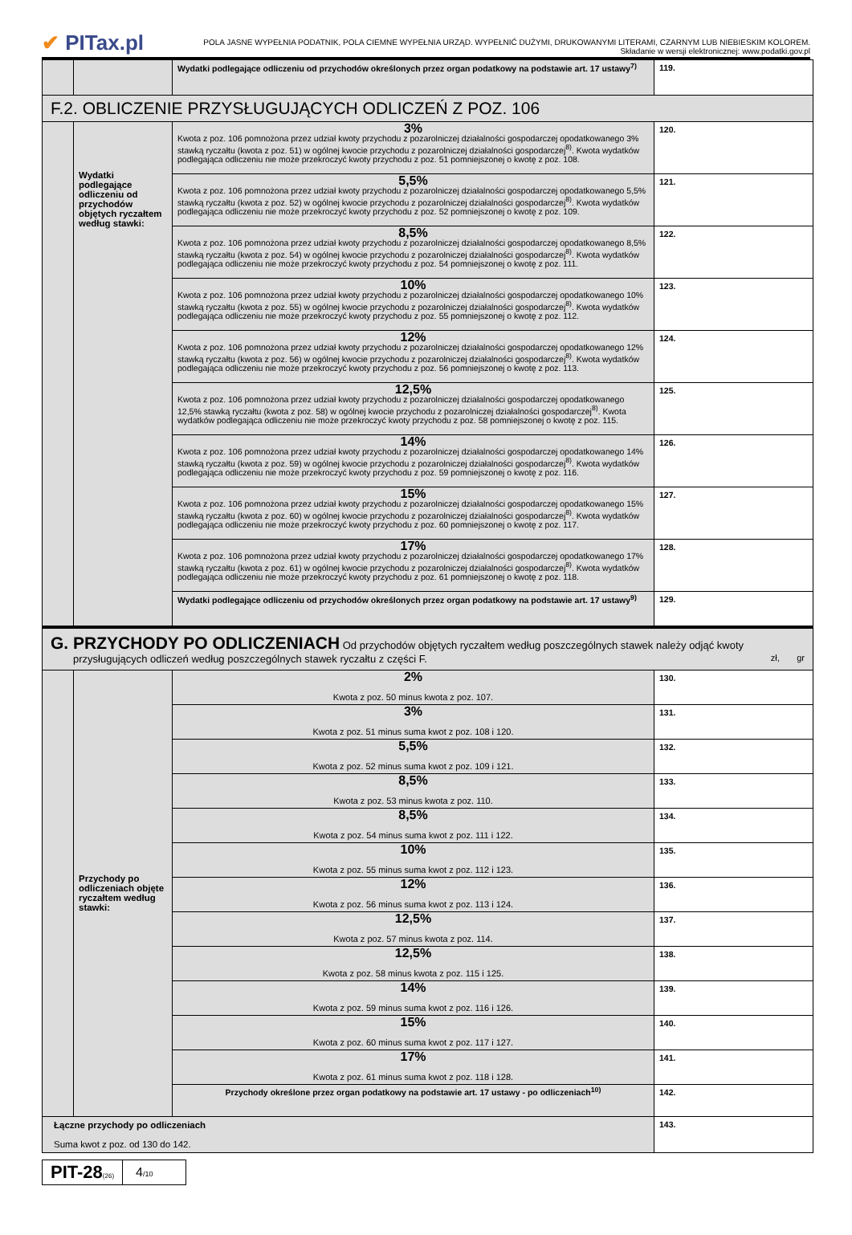✔ PITax.pl
POLA JASNE WYPEŁNIA PODATNIK, POLA CIEMNE WYPEŁNIA URZĄD. WYPEŁNIĆ DUŻYMI, DRUKOWANYMI LITERAMI, CZARNYM LUB NIEBIESKIM KOLOREM.
Składanie w wersji elektronicznej: www.podatki.gov.pl
| | | Wydatki podlegające odliczeniu od przychodów określonych przez organ podatkowy na podstawie art. 17 ustawy<sup>7)</sup> | 119. |
| F.2. OBLICZENIE PRZYSŁUGUJĄCYCH ODLICZEŃ Z POZ. 106 | | | |
| | Wydatki podlegające odliczeniu od przychodów objętych ryczałtem według stawki: | 3% Kwota z poz. 106 pomnożona przez udział kwoty przychodu z pozarolniczej działalności gospodarczej opodatkowanego 3% stawką ryczałtu (kwota z poz. 51) w ogólnej kwocie przychodu z pozarolniczej działalności gospodarczej<sup>8)</sup>. Kwota wydatków podlegająca odliczeniu nie może przekroczyć kwoty przychodu z poz. 51 pomniejszonej o kwotę z poz. 108. | 120. |
| | | 5,5% Kwota z poz. 106 pomnożona przez udział kwoty przychodu z pozarolniczej działalności gospodarczej opodatkowanego 5,5% stawką ryczałtu (kwota z poz. 52) w ogólnej kwocie przychodu z pozarolniczej działalności gospodarczej<sup>8)</sup>. Kwota wydatków podlegająca odliczeniu nie może przekroczyć kwoty przychodu z poz. 52 pomniejszonej o kwotę z poz. 109. | 121. |
| | | 8,5% Kwota z poz. 106 pomnożona przez udział kwoty przychodu z pozarolniczej działalności gospodarczej opodatkowanego 8,5% stawką ryczałtu (kwota z poz. 54) w ogólnej kwocie przychodu z pozarolniczej działalności gospodarczej<sup>8)</sup>. Kwota wydatków podlegająca odliczeniu nie może przekroczyć kwoty przychodu z poz. 54 pomniejszonej o kwotę z poz. 111. | 122. |
| | | 10% Kwota z poz. 106 pomnożona przez udział kwoty przychodu z pozarolniczej działalności gospodarczej opodatkowanego 10% stawką ryczałtu (kwota z poz. 55) w ogólnej kwocie przychodu z pozarolniczej działalności gospodarczej<sup>8)</sup>. Kwota wydatków podlegająca odliczeniu nie może przekroczyć kwoty przychodu z poz. 55 pomniejszonej o kwotę z poz. 112. | 123. |
| | | 12% Kwota z poz. 106 pomnożona przez udział kwoty przychodu z pozarolniczej działalności gospodarczej opodatkowanego 12% stawką ryczałtu (kwota z poz. 56) w ogólnej kwocie przychodu z pozarolniczej działalności gospodarczej<sup>8)</sup>. Kwota wydatków podlegająca odliczeniu nie może przekroczyć kwoty przychodu z poz. 56 pomniejszonej o kwotę z poz. 113. | 124. |
| | | 12,5% Kwota z poz. 106 pomnożona przez udział kwoty przychodu z pozarolniczej działalności gospodarczej opodatkowanego 12,5% stawką ryczałtu (kwota z poz. 58) w ogólnej kwocie przychodu z pozarolniczej działalności gospodarczej<sup>8)</sup>. Kwota wydatków podlegająca odliczeniu nie może przekroczyć kwoty przychodu z poz. 58 pomniejszonej o kwotę z poz. 115. | 125. |
| | | 14% Kwota z poz. 106 pomnożona przez udział kwoty przychodu z pozarolniczej działalności gospodarczej opodatkowanego 14% stawką ryczałtu (kwota z poz. 59) w ogólnej kwocie przychodu z pozarolniczej działalności gospodarczej<sup>8)</sup>. Kwota wydatków podlegająca odliczeniu nie może przekroczyć kwoty przychodu z poz. 59 pomniejszonej o kwotę z poz. 116. | 126. |
| | | 15% Kwota z poz. 106 pomnożona przez udział kwoty przychodu z pozarolniczej działalności gospodarczej opodatkowanego 15% stawką ryczałtu (kwota z poz. 60) w ogólnej kwocie przychodu z pozarolniczej działalności gospodarczej<sup>8)</sup>. Kwota wydatków podlegająca odliczeniu nie może przekroczyć kwoty przychodu z poz. 60 pomniejszonej o kwotę z poz. 117. | 127. |
| | | 17% Kwota z poz. 106 pomnożona przez udział kwoty przychodu z pozarolniczej działalności gospodarczej opodatkowanego 17% stawką ryczałtu (kwota z poz. 61) w ogólnej kwocie przychodu z pozarolniczej działalności gospodarczej<sup>8)</sup>. Kwota wydatków podlegająca odliczeniu nie może przekroczyć kwoty przychodu z poz. 61 pomniejszonej o kwotę z poz. 118. | 128. |
| | | Wydatki podlegające odliczeniu od przychodów określonych przez organ podatkowy na podstawie art. 17 ustawy<sup>9)</sup> | 129. |
| G. PRZYCHODY PO ODLICZENIACH Od przychodów objętych ryczałtem według poszczególnych stawek należy odjąć kwoty przysługujących odliczeń według poszczególnych stawek ryczałtu z części F. zł, gr | | | |
| | Przychody po odliczeniach objęte ryczałtem według stawki: | 2% Kwota z poz. 50 minus kwota z poz. 107. | 130. |
| | | 3% Kwota z poz. 51 minus suma kwot z poz. 108 i 120. | 131. |
| | | 5,5% Kwota z poz. 52 minus suma kwot z poz. 109 i 121. | 132. |
| | | 8,5% Kwota z poz. 53 minus kwota z poz. 110. | 133. |
| | | 8,5% Kwota z poz. 54 minus suma kwot z poz. 111 i 122. | 134. |
| | | 10% Kwota z poz. 55 minus suma kwot z poz. 112 i 123. | 135. |
| | | 12% Kwota z poz. 56 minus suma kwot z poz. 113 i 124. | 136. |
| | | 12,5% Kwota z poz. 57 minus kwota z poz. 114. | 137. |
| | | 12,5% Kwota z poz. 58 minus kwota z poz. 115 i 125. | 138. |
| | | 14% Kwota z poz. 59 minus suma kwot z poz. 116 i 126. | 139. |
| | | 15% Kwota z poz. 60 minus suma kwot z poz. 117 i 127. | 140. |
| | | 17% Kwota z poz. 61 minus suma kwot z poz. 118 i 128. | 141. |
| | | Przychody określone przez organ podatkowy na podstawie art. 17 ustawy - po odliczeniach<sup>10)</sup> | 142. |
| Łączne przychody po odliczeniach Suma kwot z poz. od 130 do 142. | | | 143. |
PIT-28(26)
4/10